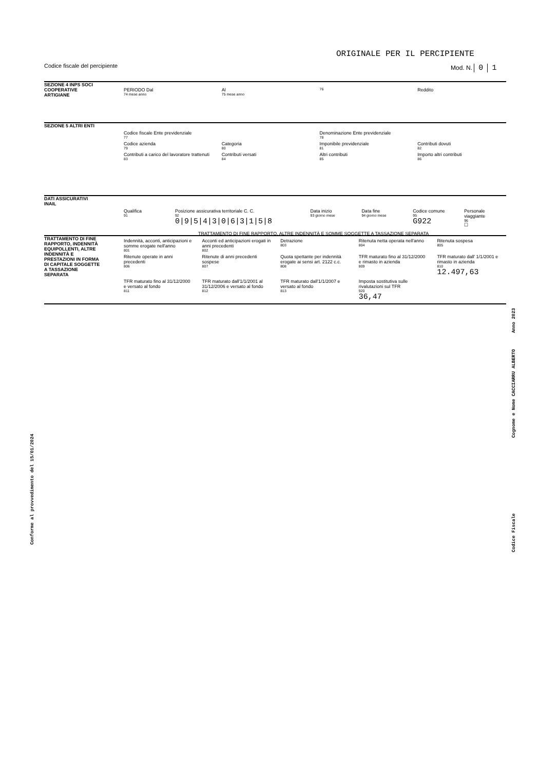ORIGINALE PER IL PERCIPIENTE
Codice fiscale del percipiente Mod. N. 0 1
SEZIONE 4 INPS SOCI COOPERATIVE ARTIGIANE
PERIODO Dal
74 mese anno
Al
75 mese anno
76
Reddito
SEZIONE 5 ALTRI ENTI
Codice fiscale Ente previdenziale
77
Denominazione Ente previdenziale
78
Codice azienda
79
Categoria
80
Imponibile previdenziale
81
Contributi dovuti
82
Contributi a carico del lavoratore trattenuti
83
Contributi versati
84
Altri contributi
85
Importo altri contributi
86
DATI ASSICURATIVI INAIL
Qualifica
91
Posizione assicurativa territoriale C. C.
92
0|9|5|4|3|0|6|3|1|5|8
Data inizio
93 giorno mese
Data fine
94 giorno mese
Codice comune
95
G922
Personale viaggiante
96
☐
TRATTAMENTO DI FINE RAPPORTO, INDENNITÀ EQUIPOLLENTI, ALTRE INDENNITÀ E PRESTAZIONI IN FORMA DI CAPITALE SOGGETTE A TASSAZIONE SEPARATA
TRATTAMENTO DI FINE RAPPORTO, ALTRE INDENNITÀ E SOMME SOGGETTE A TASSAZIONE SEPARATA
Indennità, acconti, anticipazioni e somme erogate nell'anno
801
Acconti ed anticipazioni erogati in anni precedenti
802
Detrazione
803
Ritenuta netta operata nell'anno
804
Ritenuta sospesa
805
Ritenute operate in anni precedenti
806
Ritenute di anni precedenti sospese
807
Quota spettante per indennità erogate ai sensi art. 2122 c.c.
808
TFR maturato fino al 31/12/2000 e rimasto in azienda
809
TFR maturato dall' 1/1/2001 e rimasto in azienda
810
12.497,63
TFR maturato fino al 31/12/2000 e versato al fondo
811
TFR maturato dall'1/1/2001 al 31/12/2006 e versato al fondo
812
TFR maturato dall'1/1/2007 e versato al fondo
813
Imposta sostitutiva sulle rivalutazioni sul TFR
920
36,47
Conforme al provvedimento del 15/01/2024
Anno 2023
Cognome e Nome CACCIARRU ALBERTO
Codice Fiscale